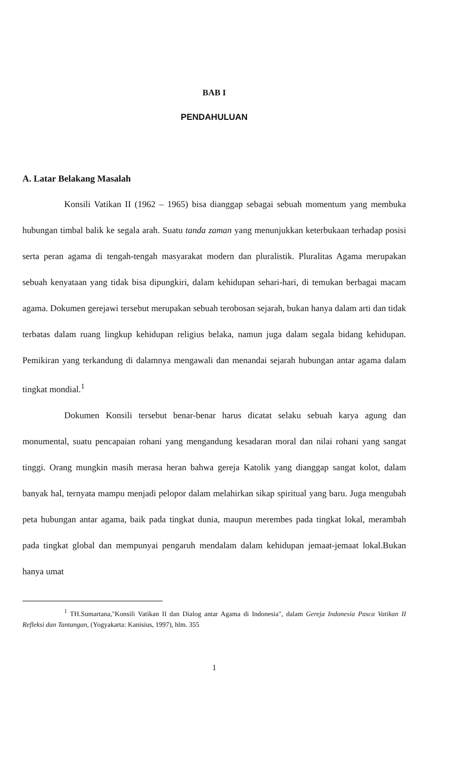BAB I
PENDAHULUAN
A. Latar Belakang Masalah
Konsili Vatikan II (1962 – 1965) bisa dianggap sebagai sebuah momentum yang membuka hubungan timbal balik ke segala arah. Suatu tanda zaman yang menunjukkan keterbukaan terhadap posisi serta peran agama di tengah-tengah masyarakat modern dan pluralistik. Pluralitas Agama merupakan sebuah kenyataan yang tidak bisa dipungkiri, dalam kehidupan sehari-hari, di temukan berbagai macam agama. Dokumen gerejawi tersebut merupakan sebuah terobosan sejarah, bukan hanya dalam arti dan tidak terbatas dalam ruang lingkup kehidupan religius belaka, namun juga dalam segala bidang kehidupan. Pemikiran yang terkandung di dalamnya mengawali dan menandai sejarah hubungan antar agama dalam tingkat mondial.<sup>1</sup>
Dokumen Konsili tersebut benar-benar harus dicatat selaku sebuah karya agung dan monumental, suatu pencapaian rohani yang mengandung kesadaran moral dan nilai rohani yang sangat tinggi. Orang mungkin masih merasa heran bahwa gereja Katolik yang dianggap sangat kolot, dalam banyak hal, ternyata mampu menjadi pelopor dalam melahirkan sikap spiritual yang baru. Juga mengubah peta hubungan antar agama, baik pada tingkat dunia, maupun merembes pada tingkat lokal, merambah pada tingkat global dan mempunyai pengaruh mendalam dalam kehidupan jemaat-jemaat lokal.Bukan hanya umat
<sup>1</sup> TH.Sumartana,"Konsili Vatikan II dan Dialog antar Agama di Indonesia", dalam Gereja Indonesia Pasca Vatikan II Refleksi dan Tantangan, (Yogyakarta: Kanisius, 1997), hlm. 355
1